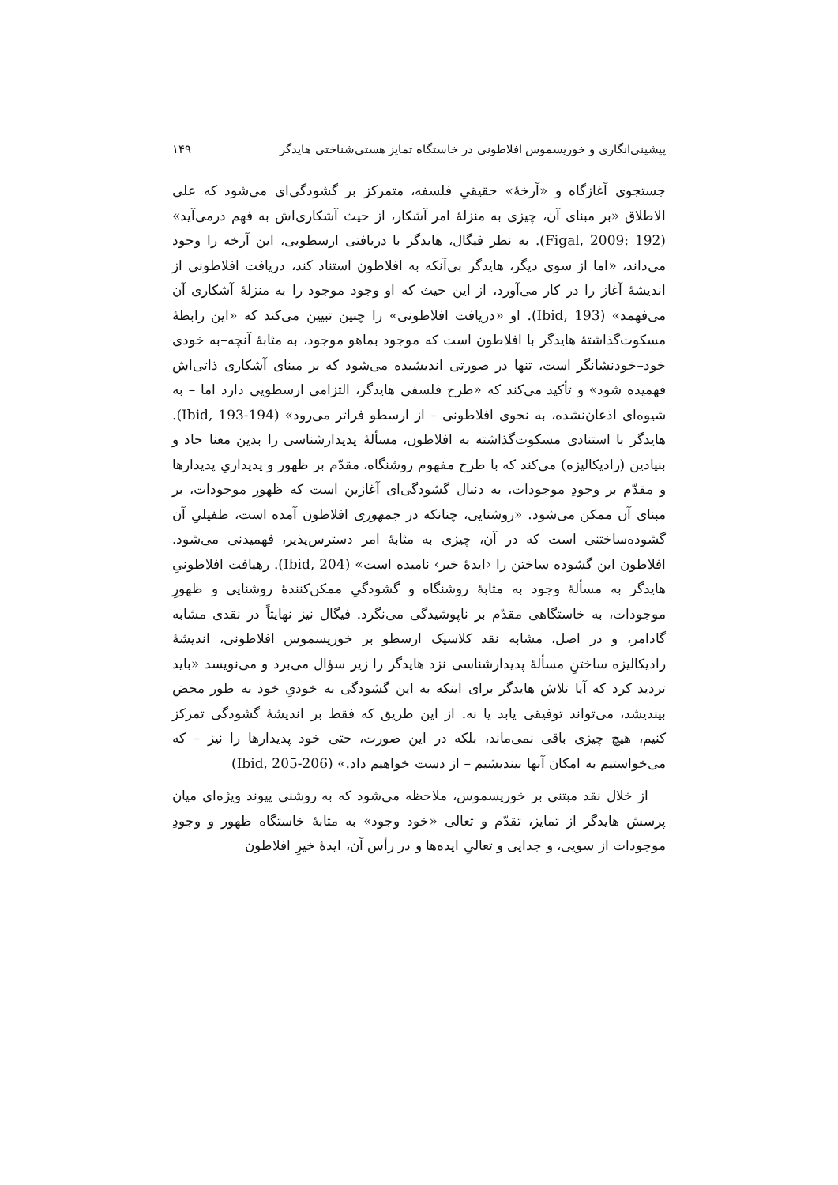پیشینی‌انگاری و خوریسموس افلاطونی در خاستگاه تمایز هستی‌شناختی هایدگر ۱۴۹
جستجوی آغازگاه و «آرخهٔ» حقیقیِ فلسفه، متمرکز بر گشودگی‌ای می‌شود که علی الاطلاق «بر مبنای آن، چیزی به منزلهٔ امر آشکار، از حیث آشکاری‌اش به فهم درمی‌آید» (Figal, 2009: 192). به نظر فیگال، هایدگر با دریافتی ارسطویی، این آرخه را وجود می‌داند، «اما از سوی دیگر، هایدگر بی‌آنکه به افلاطون استناد کند، دریافت افلاطونی از اندیشهٔ آغاز را در کار می‌آورد، از این حیث که او وجود موجود را به منزلهٔ آشکاری آن می‌فهمد» (Ibid, 193). او «دریافت افلاطونی» را چنین تبیین می‌کند که «این رابطهٔ مسکوت‌گذاشتهٔ هایدگر با افلاطون است که موجود بماهو موجود، به مثابهٔ آنچه–به خودی خود–خودنشانگر است، تنها در صورتی اندیشیده می‌شود که بر مبنای آشکاری ذاتی‌اش فهمیده شود» و تأکید می‌کند که «طرح فلسفی هایدگر، التزامی ارسطویی دارد اما – به شیوه‌ای اذعان‌نشده، به نحوی افلاطونی – از ارسطو فراتر می‌رود» (Ibid, 193-194). هایدگر با استنادی مسکوت‌گذاشته به افلاطون، مسألهٔ پدیدارشناسی را بدین معنا حاد و بنیادین (رادیکالیزه) می‌کند که با طرح مفهوم روشنگاه، مقدّم بر ظهور و پدیداریِ پدیدارها و مقدّم بر وجودِ موجودات، به دنبال گشودگی‌ای آغازین است که ظهورِ موجودات، بر مبنای آن ممکن می‌شود. «روشنایی، چنانکه در جمهوری افلاطون آمده است، طفیلیِ آن گشوده‌ساختنی است که در آن، چیزی به مثابهٔ امر دسترس‌پذیر، فهمیدنی می‌شود. افلاطون این گشوده ساختن را ‹ایدهٔ خیر› نامیده است» (Ibid, 204). رهیافت افلاطونیِ هایدگر به مسألهٔ وجود به مثابهٔ روشنگاه و گشودگیِ ممکن‌کنندهٔ روشنایی و ظهورِ موجودات، به خاستگاهی مقدّم بر ناپوشیدگی می‌نگرد. فیگال نیز نهایتاً در نقدی مشابه گادامر، و در اصل، مشابه نقد کلاسیک ارسطو بر خوریسموس افلاطونی، اندیشهٔ رادیکالیزه ساختنِ مسألهٔ پدیدارشناسی نزد هایدگر را زیر سؤال می‌برد و می‌نویسد «باید تردید کرد که آیا تلاش هایدگر برای اینکه به این گشودگی به خودیِ خود به طور محض بیندیشد، می‌تواند توفیقی یابد یا نه. از این طریق که فقط بر اندیشهٔ گشودگی تمرکز کنیم، هیچ چیزی باقی نمی‌ماند، بلکه در این صورت، حتی خود پدیدارها را نیز – که می‌خواستیم به امکان آنها بیندیشیم – از دست خواهیم داد.» (Ibid, 205-206)
از خلال نقد مبتنی بر خوریسموس، ملاحظه می‌شود که به روشنی پیوند ویژه‌ای میان پرسش هایدگر از تمایز، تقدّم و تعالی «خود وجود» به مثابهٔ خاستگاه ظهور و وجودِ موجودات از سویی، و جدایی و تعالیِ ایده‌ها و در رأس آن، ایدهٔ خیرِ افلاطون